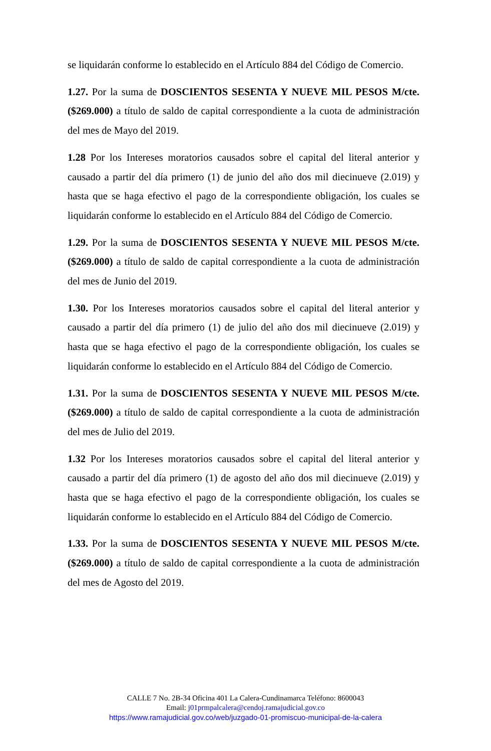se liquidarán conforme lo establecido en el Artículo 884 del Código de Comercio.
1.27. Por la suma de DOSCIENTOS SESENTA Y NUEVE MIL PESOS M/cte. ($269.000) a título de saldo de capital correspondiente a la cuota de administración del mes de Mayo del 2019.
1.28 Por los Intereses moratorios causados sobre el capital del literal anterior y causado a partir del día primero (1) de junio del año dos mil diecinueve (2.019) y hasta que se haga efectivo el pago de la correspondiente obligación, los cuales se liquidarán conforme lo establecido en el Artículo 884 del Código de Comercio.
1.29. Por la suma de DOSCIENTOS SESENTA Y NUEVE MIL PESOS M/cte. ($269.000) a título de saldo de capital correspondiente a la cuota de administración del mes de Junio del 2019.
1.30. Por los Intereses moratorios causados sobre el capital del literal anterior y causado a partir del día primero (1) de julio del año dos mil diecinueve (2.019) y hasta que se haga efectivo el pago de la correspondiente obligación, los cuales se liquidarán conforme lo establecido en el Artículo 884 del Código de Comercio.
1.31. Por la suma de DOSCIENTOS SESENTA Y NUEVE MIL PESOS M/cte. ($269.000) a título de saldo de capital correspondiente a la cuota de administración del mes de Julio del 2019.
1.32 Por los Intereses moratorios causados sobre el capital del literal anterior y causado a partir del día primero (1) de agosto del año dos mil diecinueve (2.019) y hasta que se haga efectivo el pago de la correspondiente obligación, los cuales se liquidarán conforme lo establecido en el Artículo 884 del Código de Comercio.
1.33. Por la suma de DOSCIENTOS SESENTA Y NUEVE MIL PESOS M/cte. ($269.000) a título de saldo de capital correspondiente a la cuota de administración del mes de Agosto del 2019.
CALLE 7 No. 2B-34 Oficina 401 La Calera-Cundinamarca Teléfono: 8600043
Email: j01prmpalcalera@cendoj.ramajudicial.gov.co
https://www.ramajudicial.gov.co/web/juzgado-01-promiscuo-municipal-de-la-calera